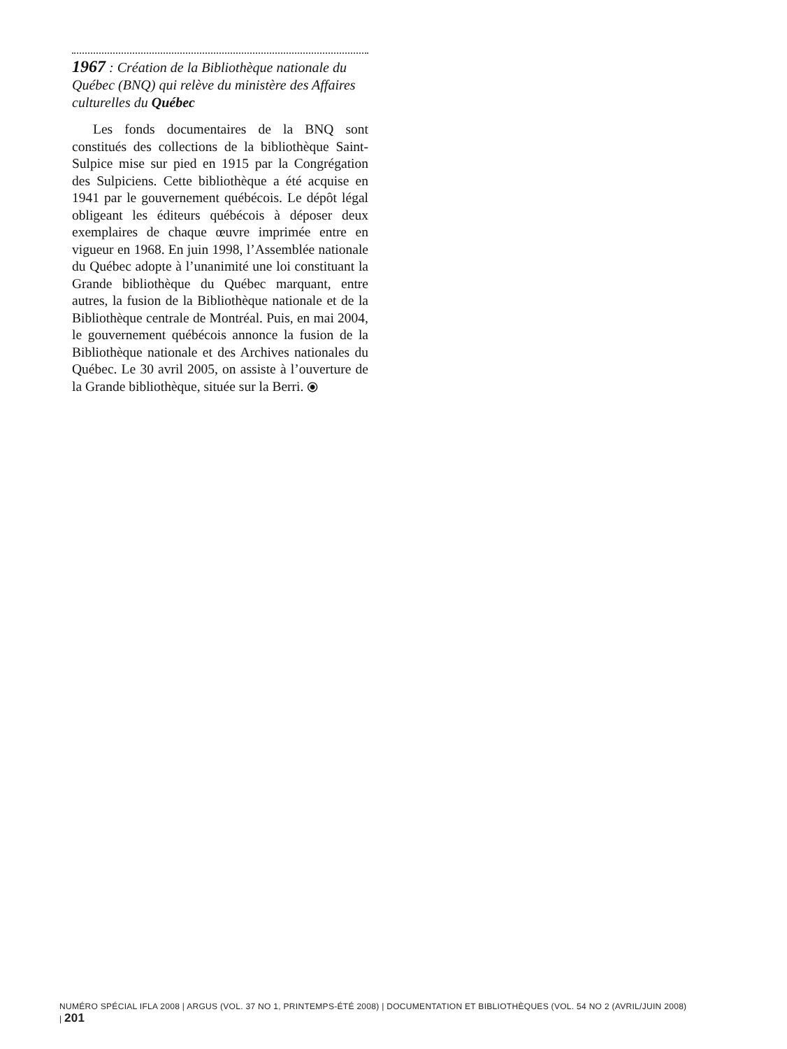1967 : Création de la Bibliothèque nationale du Québec (BNQ) qui relève du ministère des Affaires culturelles du Québec
Les fonds documentaires de la BNQ sont constitués des collections de la bibliothèque Saint-Sulpice mise sur pied en 1915 par la Congrégation des Sulpiciens. Cette bibliothèque a été acquise en 1941 par le gouvernement québécois. Le dépôt légal obligeant les éditeurs québécois à déposer deux exemplaires de chaque œuvre imprimée entre en vigueur en 1968. En juin 1998, l’Assemblée nationale du Québec adopte à l’unanimité une loi constituant la Grande bibliothèque du Québec marquant, entre autres, la fusion de la Bibliothèque nationale et de la Bibliothèque centrale de Montréal. Puis, en mai 2004, le gouvernement québécois annonce la fusion de la Bibliothèque nationale et des Archives nationales du Québec. Le 30 avril 2005, on assiste à l’ouverture de la Grande bibliothèque, située sur la Berri. ⦿
NUMÉRO SPÉCIAL IFLA 2008 | ARGUS (VOL. 37 NO 1, PRINTEMPS-ÉTÉ 2008) | DOCUMENTATION ET BIBLIOTHÈQUES (VOL. 54 NO 2 (AVRIL/JUIN 2008) | 201